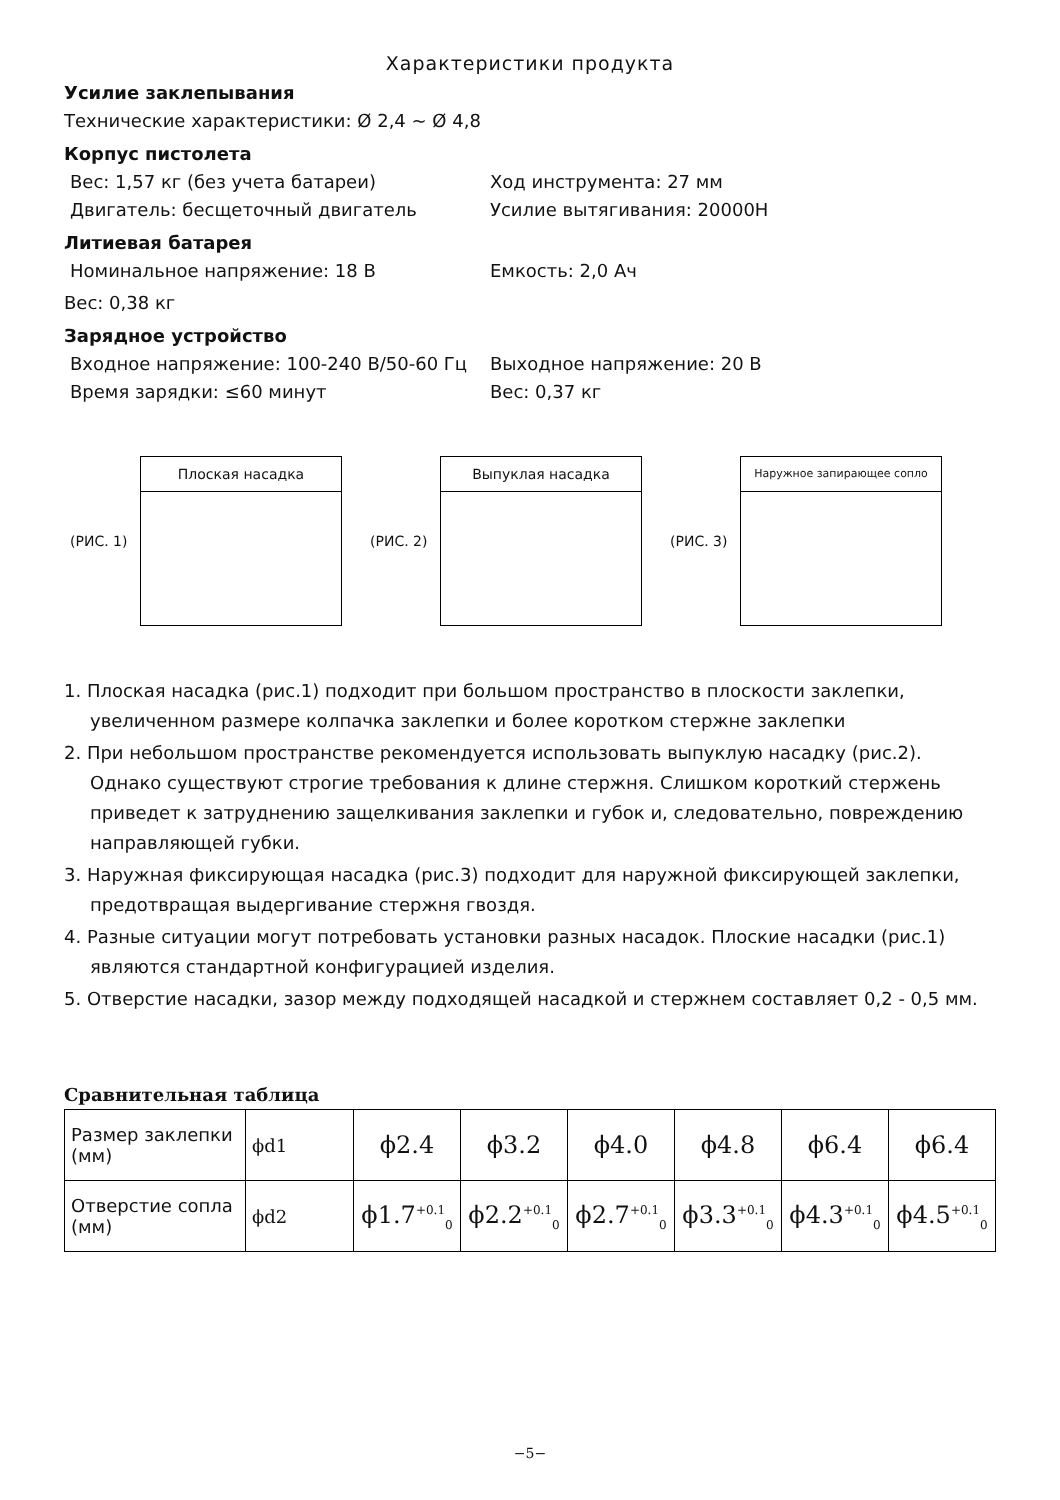Характеристики продукта
Усилие заклепывания
Технические характеристики: Ø 2,4 ~ Ø 4,8
Корпус пистолета
Вес: 1,57 кг (без учета батареи) Ход инструмента: 27 мм
Двигатель: бесщеточный двигатель Усилие вытягивания: 20000Н
Литиевая батарея
Номинальное напряжение: 18 В Емкость: 2,0 Ач
Вес: 0,38 кг
Зарядное устройство
Входное напряжение: 100-240 В/50-60 Гц Выходное напряжение: 20 В
Время зарядки: ≤60 минут Вес: 0,37 кг
(РИС. 1)
Плоская насадка
(РИС. 2)
Выпуклая насадка
(РИС. 3)
Наружное запирающее сопло
1. Плоская насадка (рис.1) подходит при большом пространство в плоскости заклепки, увеличенном размере колпачка заклепки и более коротком стержне заклепки
2. При небольшом пространстве рекомендуется использовать выпуклую насадку (рис.2). Однако существуют строгие требования к длине стержня. Слишком короткий стержень приведет к затруднению защелкивания заклепки и губок и, следовательно, повреждению направляющей губки.
3. Наружная фиксирующая насадка (рис.3) подходит для наружной фиксирующей заклепки, предотвращая выдергивание стержня гвоздя.
4. Разные ситуации могут потребовать установки разных насадок. Плоские насадки (рис.1) являются стандартной конфигурацией изделия.
5. Отверстие насадки, зазор между подходящей насадкой и стержнем составляет 0,2 - 0,5 мм.
Сравнительная таблица
| Размер заклепки (мм) | ϕd1 | ϕ2.4 | ϕ3.2 | ϕ4.0 | ϕ4.8 | ϕ6.4 | ϕ6.4 |
| Отверстие сопла (мм) | ϕd2 | ϕ1.7<sup>+0.1</sup><sub>0</sub> | ϕ2.2<sup>+0.1</sup><sub>0</sub> | ϕ2.7<sup>+0.1</sup><sub>0</sub> | ϕ3.3<sup>+0.1</sup><sub>0</sub> | ϕ4.3<sup>+0.1</sup><sub>0</sub> | ϕ4.5<sup>+0.1</sup><sub>0</sub> |
−5−